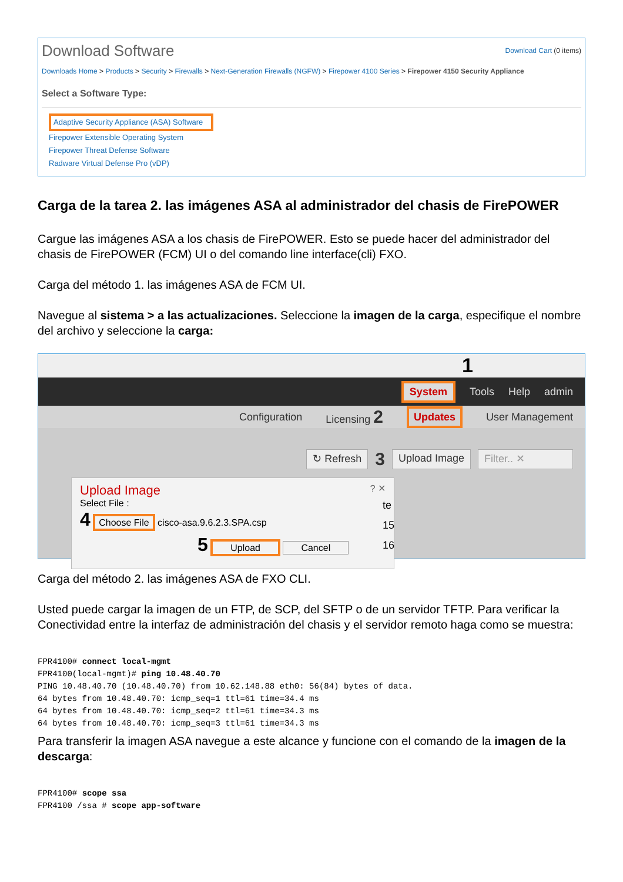Download Software Download Cart (0 items)
Downloads Home > Products > Security > Firewalls > Next-Generation Firewalls (NGFW) > Firepower 4100 Series > Firepower 4150 Security Appliance
Select a Software Type:
Adaptive Security Appliance (ASA) Software
Firepower Extensible Operating System
Firepower Threat Defense Software
Radware Virtual Defense Pro (vDP)
Carga de la tarea 2. las imágenes ASA al administrador del chasis de FirePOWER
Cargue las imágenes ASA a los chasis de FirePOWER. Esto se puede hacer del administrador del chasis de FirePOWER (FCM) UI o del comando line interface(cli) FXO.
Carga del método 1. las imágenes ASA de FCM UI.
Navegue al sistema > a las actualizaciones. Seleccione la imagen de la carga, especifique el nombre del archivo y seleccione la carga:
1
System Tools Help admin
Configuration Licensing 2 Updates User Management
↻ Refresh 3 Upload Image Filter.. ✕
Upload Image ? ✕
Select File :
4 Choose File cisco-asa.9.6.2.3.SPA.csp
5 Upload Cancel
te
15
16
Carga del método 2. las imágenes ASA de FXO CLI.
Usted puede cargar la imagen de un FTP, de SCP, del SFTP o de un servidor TFTP. Para verificar la Conectividad entre la interfaz de administración del chasis y el servidor remoto haga como se muestra:
FPR4100# connect local-mgmt
FPR4100(local-mgmt)# ping 10.48.40.70
PING 10.48.40.70 (10.48.40.70) from 10.62.148.88 eth0: 56(84) bytes of data.
64 bytes from 10.48.40.70: icmp_seq=1 ttl=61 time=34.4 ms
64 bytes from 10.48.40.70: icmp_seq=2 ttl=61 time=34.3 ms
64 bytes from 10.48.40.70: icmp_seq=3 ttl=61 time=34.3 ms
Para transferir la imagen ASA navegue a este alcance y funcione con el comando de la imagen de la descarga:
FPR4100# scope ssa
FPR4100 /ssa # scope app-software